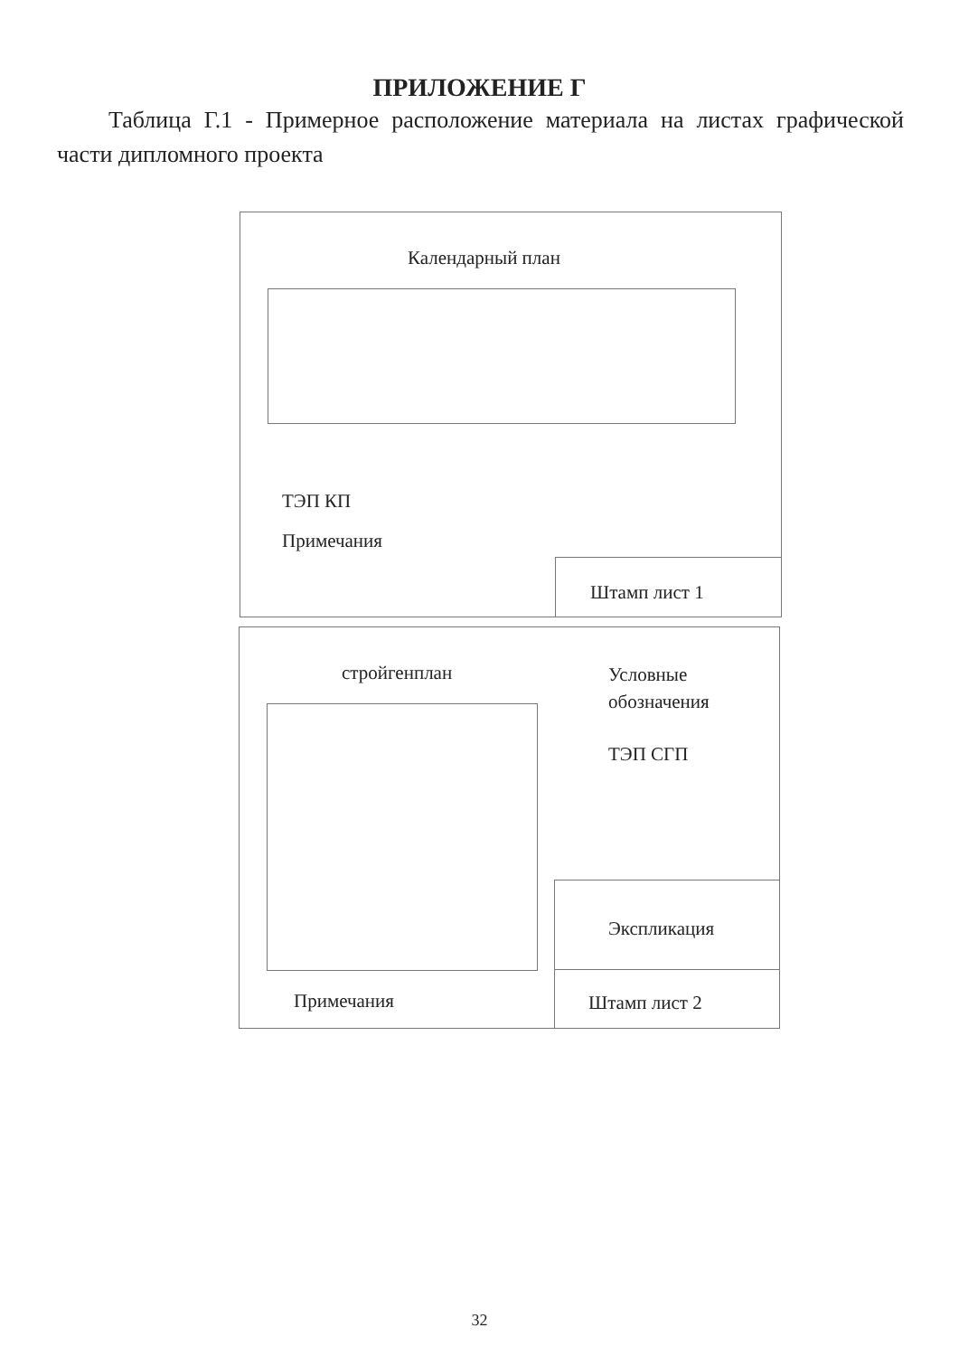ПРИЛОЖЕНИЕ Г
Таблица Г.1 - Примерное расположение материала на листах графической части дипломного проекта
Календарный план
ТЭП КП
Примечания
Штамп лист 1
стройгенплан
Примечания
Условные
обозначения
ТЭП СГП
Экспликация
Штамп лист 2
32